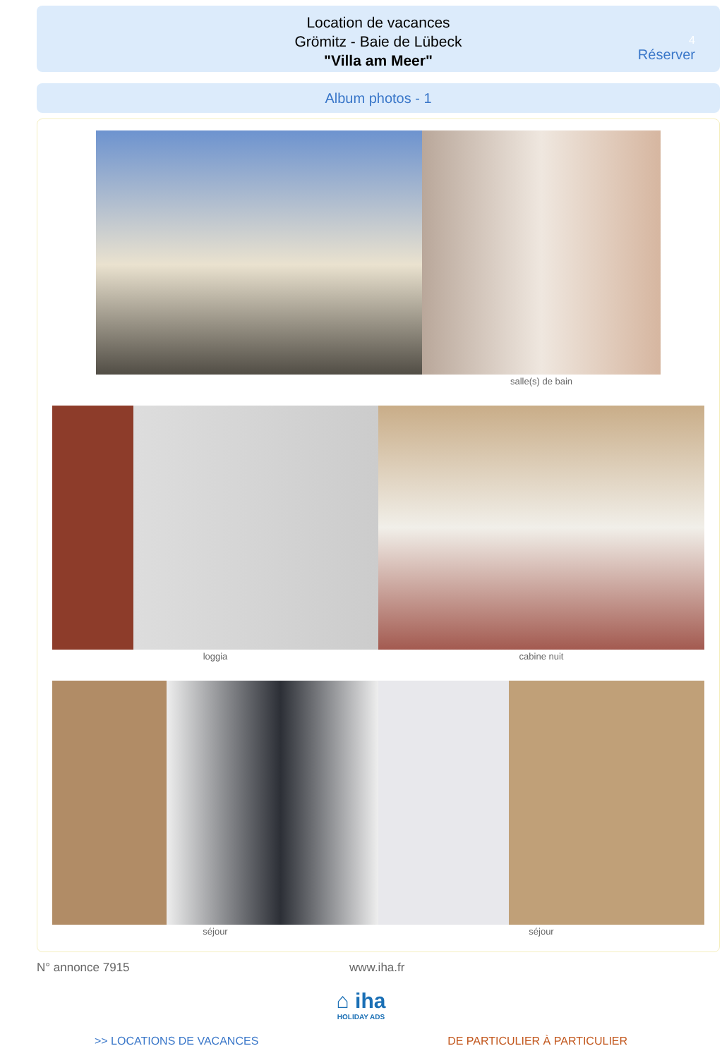Location de vacances
Grömitz - Baie de Lübeck
"Villa am Meer"
4
Réserver
Album photos - 1
salle(s) de bain
loggia cabine nuit
séjour séjour
N° annonce 7915 www.iha.fr
⌂ iha
HOLIDAY ADS
>> LOCATIONS DE VACANCES DE PARTICULIER À PARTICULIER